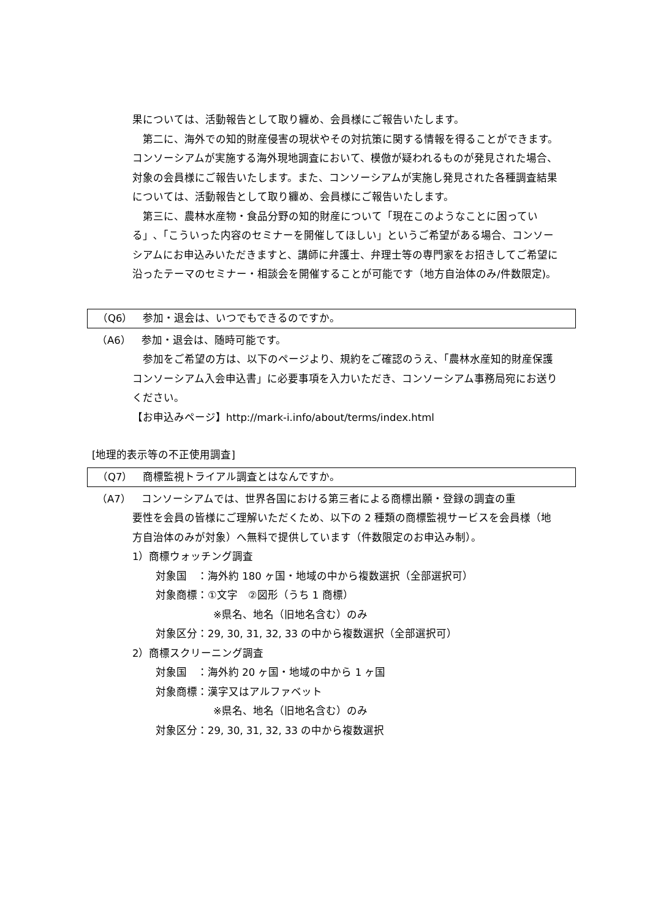果については、活動報告として取り纏め、会員様にご報告いたします。
第二に、海外での知的財産侵害の現状やその対抗策に関する情報を得ることができます。コンソーシアムが実施する海外現地調査において、模倣が疑われるものが発見された場合、対象の会員様にご報告いたします。また、コンソーシアムが実施し発見された各種調査結果については、活動報告として取り纏め、会員様にご報告いたします。
第三に、農林水産物・食品分野の知的財産について「現在このようなことに困っている」､「こういった内容のセミナーを開催してほしい」というご希望がある場合、コンソーシアムにお申込みいただきますと、講師に弁護士、弁理士等の専門家をお招きしてご希望に沿ったテーマのセミナー・相談会を開催することが可能です（地方自治体のみ/件数限定)。
（Q6）　参加・退会は、いつでもできるのですか。
（A6）　参加・退会は、随時可能です。
参加をご希望の方は、以下のページより、規約をご確認のうえ､「農林水産知的財産保護コンソーシアム入会申込書」に必要事項を入力いただき、コンソーシアム事務局宛にお送りください。
【お申込みページ】http://mark-i.info/about/terms/index.html
[地理的表示等の不正使用調査]
（Q7）　商標監視トライアル調査とはなんですか。
（A7）　コンソーシアムでは、世界各国における第三者による商標出願・登録の調査の重
要性を会員の皆様にご理解いただくため、以下の 2 種類の商標監視サービスを会員様（地方自治体のみが対象）へ無料で提供しています（件数限定のお申込み制）。
1）商標ウォッチング調査
対象国　：海外約 180 ヶ国・地域の中から複数選択（全部選択可）
対象商標：①文字　②図形（うち 1 商標）
※県名、地名（旧地名含む）のみ
対象区分：29, 30, 31, 32, 33 の中から複数選択（全部選択可）
2）商標スクリーニング調査
対象国　：海外約 20 ヶ国・地域の中から 1 ヶ国
対象商標：漢字又はアルファベット
※県名、地名（旧地名含む）のみ
対象区分：29, 30, 31, 32, 33 の中から複数選択